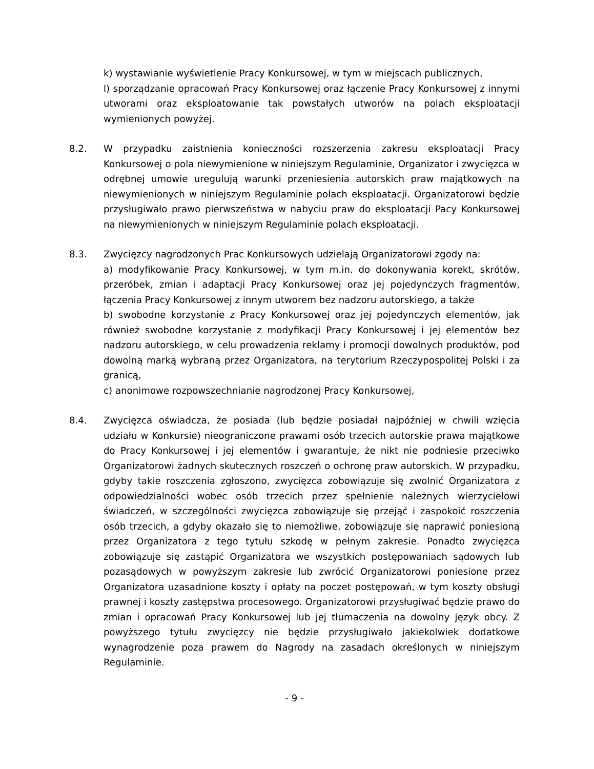k) wystawianie wyświetlenie Pracy Konkursowej, w tym w miejscach publicznych,
l) sporządzanie opracowań Pracy Konkursowej oraz łączenie Pracy Konkursowej z innymi utworami oraz eksploatowanie tak powstałych utworów na polach eksploatacji wymienionych powyżej.
8.2. W przypadku zaistnienia konieczności rozszerzenia zakresu eksploatacji Pracy Konkursowej o pola niewymienione w niniejszym Regulaminie, Organizator i zwycięzca w odrębnej umowie uregulują warunki przeniesienia autorskich praw majątkowych na niewymienionych w niniejszym Regulaminie polach eksploatacji. Organizatorowi będzie przysługiwało prawo pierwszeństwa w nabyciu praw do eksploatacji Pacy Konkursowej na niewymienionych w niniejszym Regulaminie polach eksploatacji.
8.3. Zwycięzcy nagrodzonych Prac Konkursowych udzielają Organizatorowi zgody na:
a) modyfikowanie Pracy Konkursowej, w tym m.in. do dokonywania korekt, skrótów, przeróbek, zmian i adaptacji Pracy Konkursowej oraz jej pojedynczych fragmentów, łączenia Pracy Konkursowej z innym utworem bez nadzoru autorskiego, a także
b) swobodne korzystanie z Pracy Konkursowej oraz jej pojedynczych elementów, jak również swobodne korzystanie z modyfikacji Pracy Konkursowej i jej elementów bez nadzoru autorskiego, w celu prowadzenia reklamy i promocji dowolnych produktów, pod dowolną marką wybraną przez Organizatora, na terytorium Rzeczypospolitej Polski i za granicą,
c) anonimowe rozpowszechnianie nagrodzonej Pracy Konkursowej,
8.4. Zwycięzca oświadcza, że posiada (lub będzie posiadał najpóźniej w chwili wzięcia udziału w Konkursie) nieograniczone prawami osób trzecich autorskie prawa majątkowe do Pracy Konkursowej i jej elementów i gwarantuje, że nikt nie podniesie przeciwko Organizatorowi żadnych skutecznych roszczeń o ochronę praw autorskich. W przypadku, gdyby takie roszczenia zgłoszono, zwycięzca zobowiązuje się zwolnić Organizatora z odpowiedzialności wobec osób trzecich przez spełnienie należnych wierzycielowi świadczeń, w szczególności zwycięzca zobowiązuje się przejąć i zaspokoić roszczenia osób trzecich, a gdyby okazało się to niemożliwe, zobowiązuje się naprawić poniesioną przez Organizatora z tego tytułu szkodę w pełnym zakresie. Ponadto zwycięzca zobowiązuje się zastąpić Organizatora we wszystkich postępowaniach sądowych lub pozasądowych w powyższym zakresie lub zwrócić Organizatorowi poniesione przez Organizatora uzasadnione koszty i opłaty na poczet postępowań, w tym koszty obsługi prawnej i koszty zastępstwa procesowego. Organizatorowi przysługiwać będzie prawo do zmian i opracowań Pracy Konkursowej lub jej tłumaczenia na dowolny język obcy. Z powyższego tytułu zwycięzcy nie będzie przysługiwało jakiekolwiek dodatkowe wynagrodzenie poza prawem do Nagrody na zasadach określonych w niniejszym Regulaminie.
- 9 -